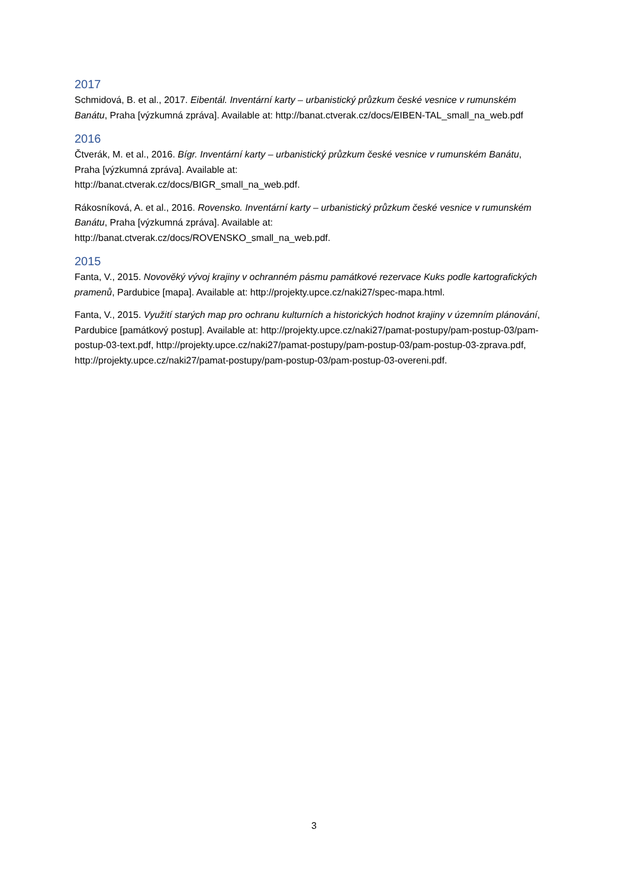2017
Schmidová, B. et al., 2017. Eibentál. Inventární karty – urbanistický průzkum české vesnice v rumunském Banátu, Praha [výzkumná zpráva]. Available at: http://banat.ctverak.cz/docs/EIBEN-TAL_small_na_web.pdf
2016
Čtverák, M. et al., 2016. Bígr. Inventární karty – urbanistický průzkum české vesnice v rumunském Banátu, Praha [výzkumná zpráva]. Available at:
http://banat.ctverak.cz/docs/BIGR_small_na_web.pdf.
Rákosníková, A. et al., 2016. Rovensko. Inventární karty – urbanistický průzkum české vesnice v rumunském Banátu, Praha [výzkumná zpráva]. Available at:
http://banat.ctverak.cz/docs/ROVENSKO_small_na_web.pdf.
2015
Fanta, V., 2015. Novověký vývoj krajiny v ochranném pásmu památkové rezervace Kuks podle kartografických pramenů, Pardubice [mapa]. Available at: http://projekty.upce.cz/naki27/spec-mapa.html.
Fanta, V., 2015. Využití starých map pro ochranu kulturních a historických hodnot krajiny v územním plánování, Pardubice [památkový postup]. Available at: http://projekty.upce.cz/naki27/pamat-postupy/pam-postup-03/pam-postup-03-text.pdf, http://projekty.upce.cz/naki27/pamat-postupy/pam-postup-03/pam-postup-03-zprava.pdf, http://projekty.upce.cz/naki27/pamat-postupy/pam-postup-03/pam-postup-03-overeni.pdf.
3